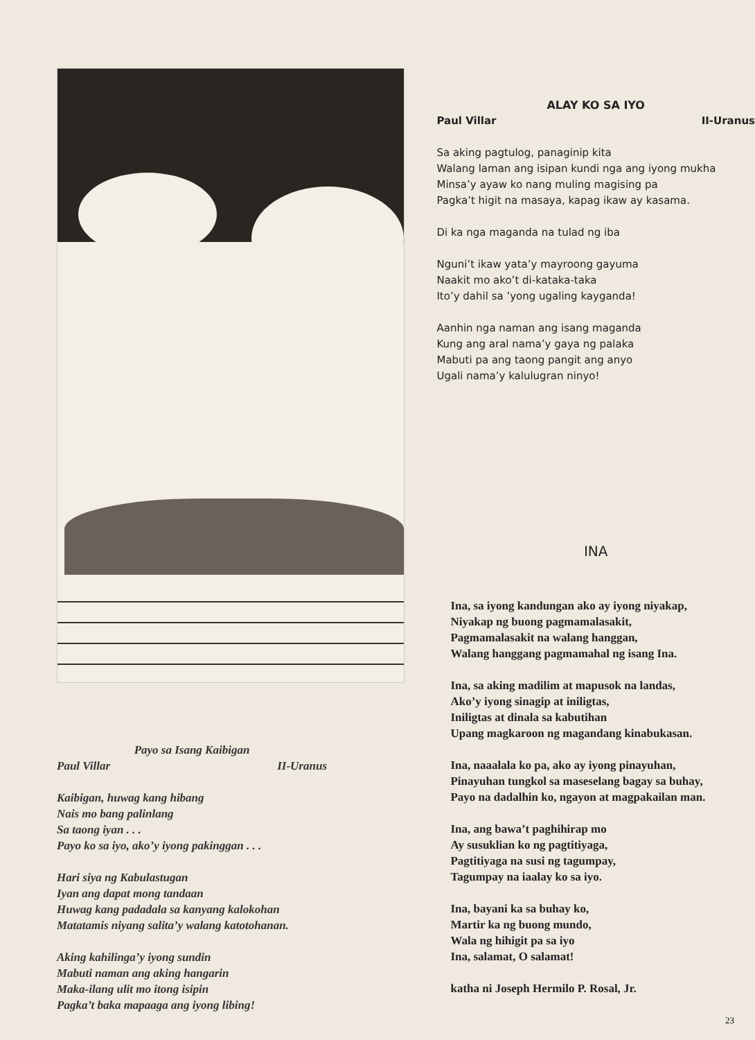Payo sa Isang Kaibigan
Paul Villar II-Uranus
Kaibigan, huwag kang hibang
Nais mo bang palinlang
Sa taong iyan . . .
Payo ko sa iyo, ako’y iyong pakinggan . . .
Hari siya ng Kabulastugan
Iyan ang dapat mong tandaan
Huwag kang padadala sa kanyang kalokohan
Matatamis niyang salita’y walang katotohanan.
Aking kahilinga’y iyong sundin
Mabuti naman ang aking hangarin
Maka-ilang ulit mo itong isipin
Pagka’t baka mapaaga ang iyong libing!
ALAY KO SA IYO
Paul Villar II-Uranus
Sa aking pagtulog, panaginip kita
Walang laman ang isipan kundi nga ang iyong mukha
Minsa’y ayaw ko nang muling magising pa
Pagka’t higit na masaya, kapag ikaw ay kasama.
Di ka nga maganda na tulad ng iba
Nguni’t ikaw yata’y mayroong gayuma
Naakit mo ako’t di-kataka-taka
Ito’y dahil sa ’yong ugaling kayganda!
Aanhin nga naman ang isang maganda
Kung ang aral nama’y gaya ng palaka
Mabuti pa ang taong pangit ang anyo
Ugali nama’y kalulugran ninyo!
INA
Ina, sa iyong kandungan ako ay iyong niyakap,
Niyakap ng buong pagmamalasakit,
Pagmamalasakit na walang hanggan,
Walang hanggang pagmamahal ng isang Ina.
Ina, sa aking madilim at mapusok na landas,
Ako’y iyong sinagip at iniligtas,
Iniligtas at dinala sa kabutihan
Upang magkaroon ng magandang kinabukasan.
Ina, naaalala ko pa, ako ay iyong pinayuhan,
Pinayuhan tungkol sa maseselang bagay sa buhay,
Payo na dadalhin ko, ngayon at magpakailan man.
Ina, ang bawa’t paghihirap mo
Ay susuklian ko ng pagtitiyaga,
Pagtitiyaga na susi ng tagumpay,
Tagumpay na iaalay ko sa iyo.
Ina, bayani ka sa buhay ko,
Martir ka ng buong mundo,
Wala ng hihigit pa sa iyo
Ina, salamat, O salamat!
katha ni Joseph Hermilo P. Rosal, Jr.
23